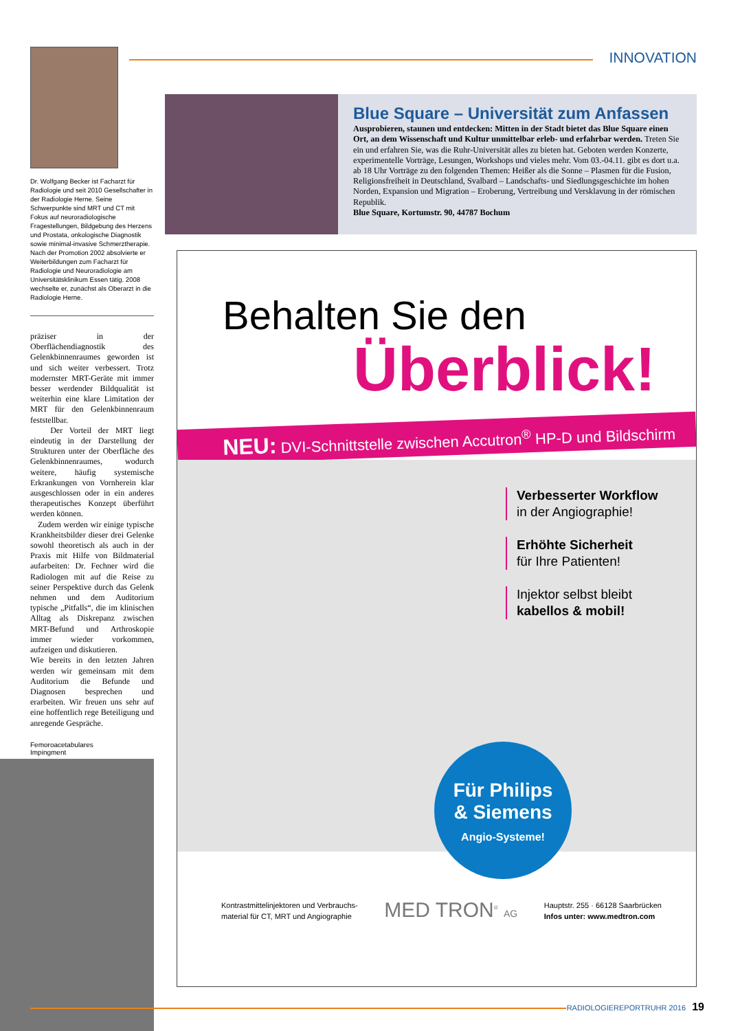INNOVATION
Dr. Wolfgang Becker ist Facharzt für Radiologie und seit 2010 Gesellschafter in der Radiologie Herne. Seine Schwerpunkte sind MRT und CT mit Fokus auf neuroradiologische Fragestellungen, Bildgebung des Herzens und Prostata, onkologische Diagnostik sowie minimal-invasive Schmerztherapie. Nach der Promotion 2002 absolvierte er Weiterbildungen zum Facharzt für Radiologie und Neuroradiologie am Universitätsklinikum Essen tätig. 2008 wechselte er, zunächst als Oberarzt in die Radiologie Herne.
präziser in der Oberflächendiagnostik des Gelenkbinnenraumes geworden ist und sich weiter verbessert. Trotz modernster MRT-Geräte mit immer besser werdender Bildqualität ist weiterhin eine klare Limitation der MRT für den Gelenkbinnenraum feststellbar.
Der Vorteil der MRT liegt eindeutig in der Darstellung der Strukturen unter der Oberfläche des Gelenkbinnenraumes, wodurch weitere, häufig systemische Erkrankungen von Vornherein klar ausgeschlossen oder in ein anderes therapeutisches Konzept überführt werden können.
Zudem werden wir einige typische Krankheitsbilder dieser drei Gelenke sowohl theoretisch als auch in der Praxis mit Hilfe von Bildmaterial aufarbeiten: Dr. Fechner wird die Radiologen mit auf die Reise zu seiner Perspektive durch das Gelenk nehmen und dem Auditorium typische „Pitfalls“, die im klinischen Alltag als Diskrepanz zwischen MRT-Befund und Arthroskopie immer wieder vorkommen, aufzeigen und diskutieren.
Wie bereits in den letzten Jahren werden wir gemeinsam mit dem Auditorium die Befunde und Diagnosen besprechen und erarbeiten. Wir freuen uns sehr auf eine hoffentlich rege Beteiligung und anregende Gespräche.
Femoroacetabulares
Impingment
Blue Square – Universität zum Anfassen
Ausprobieren, staunen und entdecken: Mitten in der Stadt bietet das Blue Square einen Ort, an dem Wissenschaft und Kultur unmittelbar erleb- und erfahrbar werden. Treten Sie ein und erfahren Sie, was die Ruhr-Universität alles zu bieten hat. Geboten werden Konzerte, experimentelle Vorträge, Lesungen, Workshops und vieles mehr. Vom 03.-04.11. gibt es dort u.a. ab 18 Uhr Vorträge zu den folgenden Themen: Heißer als die Sonne – Plasmen für die Fusion, Religionsfreiheit in Deutschland, Svalbard – Landschafts- und Siedlungsgeschichte im hohen Norden, Expansion und Migration – Eroberung, Vertreibung und Versklavung in der römischen Republik.
Blue Square, Kortumstr. 90, 44787 Bochum
Behalten Sie den
Überblick!
NEU: DVI-Schnittstelle zwischen Accutron<sup>®</sup> HP-D und Bildschirm
Verbesserter Workflow
in der Angiographie!
Erhöhte Sicherheit
für Ihre Patienten!
Injektor selbst bleibt
kabellos & mobil!
Für Philips
& Siemens
Angio-Systeme!
Kontrastmittelinjektoren und Verbrauchs-
material für CT, MRT und Angiographie
MED TRON<sup>®</sup> AG
Hauptstr. 255 · 66128 Saarbrücken
Infos unter: www.medtron.com
RADIOLOGIEREPORTRUHR 2016 19